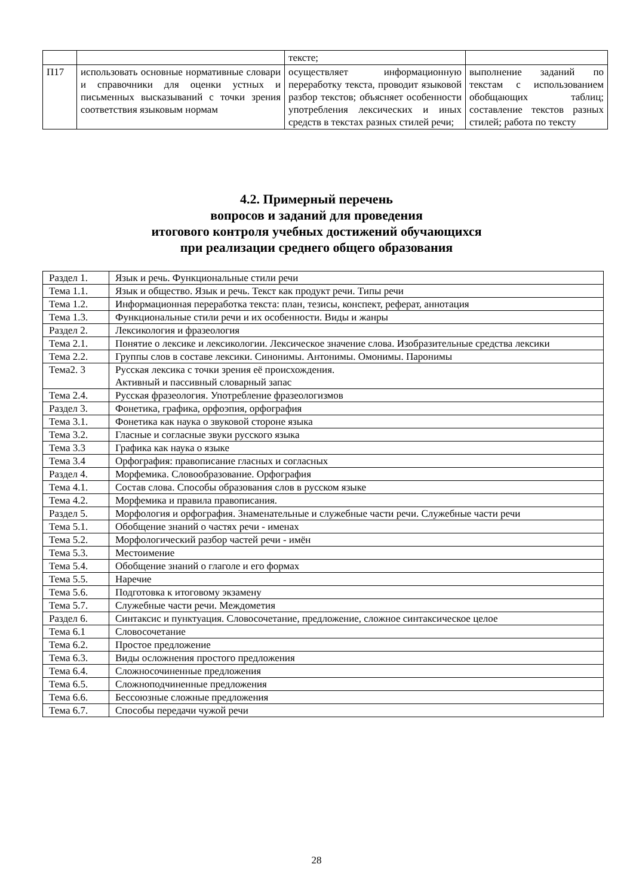| | | тексте; | |
| П17 | использовать основные нормативные словари и справочники для оценки устных и письменных высказываний с точки зрения соответствия языковым нормам | осуществляет информационную переработку текста, проводит языковой разбор текстов; объясняет особенности употребления лексических и иных средств в текстах разных стилей речи; | выполнение заданий по текстам с использованием обобщающих таблиц; составление текстов разных стилей; работа по тексту |
4.2. Примерный перечень
вопросов и заданий для проведения
итогового контроля учебных достижений обучающихся
при реализации среднего общего образования
| Раздел 1. | Язык и речь. Функциональные стили речи |
| Тема 1.1. | Язык и общество. Язык и речь. Текст как продукт речи. Типы речи |
| Тема 1.2. | Информационная переработка текста: план, тезисы, конспект, реферат, аннотация |
| Тема 1.3. | Функциональные стили речи и их особенности. Виды и жанры |
| Раздел 2. | Лексикология и фразеология |
| Тема 2.1. | Понятие о лексике и лексикологии. Лексическое значение слова. Изобразительные средства лексики |
| Тема 2.2. | Группы слов в составе лексики. Синонимы. Антонимы. Омонимы. Паронимы |
| Тема2. 3 | Русская лексика с точки зрения её происхождения. Активный и пассивный словарный запас |
| Тема 2.4. | Русская фразеология. Употребление фразеологизмов |
| Раздел 3. | Фонетика, графика, орфоэпия, орфография |
| Тема 3.1. | Фонетика как наука о звуковой стороне языка |
| Тема 3.2. | Гласные и согласные звуки русского языка |
| Тема 3.3 | Графика как наука о языке |
| Тема 3.4 | Орфография: правописание гласных и согласных |
| Раздел 4. | Морфемика. Словообразование. Орфография |
| Тема 4.1. | Состав слова. Способы образования слов в русском языке |
| Тема 4.2. | Морфемика и правила правописания. |
| Раздел 5. | Морфология и орфография. Знаменательные и служебные части речи. Служебные части речи |
| Тема 5.1. | Обобщение знаний о частях речи - именах |
| Тема 5.2. | Морфологический разбор частей речи - имён |
| Тема 5.3. | Местоимение |
| Тема 5.4. | Обобщение знаний о глаголе и его формах |
| Тема 5.5. | Наречие |
| Тема 5.6. | Подготовка к итоговому экзамену |
| Тема 5.7. | Служебные части речи. Междометия |
| Раздел 6. | Синтаксис и пунктуация. Словосочетание, предложение, сложное синтаксическое целое |
| Тема 6.1 | Словосочетание |
| Тема 6.2. | Простое предложение |
| Тема 6.3. | Виды осложнения простого предложения |
| Тема 6.4. | Сложносочиненные предложения |
| Тема 6.5. | Сложноподчиненные предложения |
| Тема 6.6. | Бессоюзные сложные предложения |
| Тема 6.7. | Способы передачи чужой речи |
28